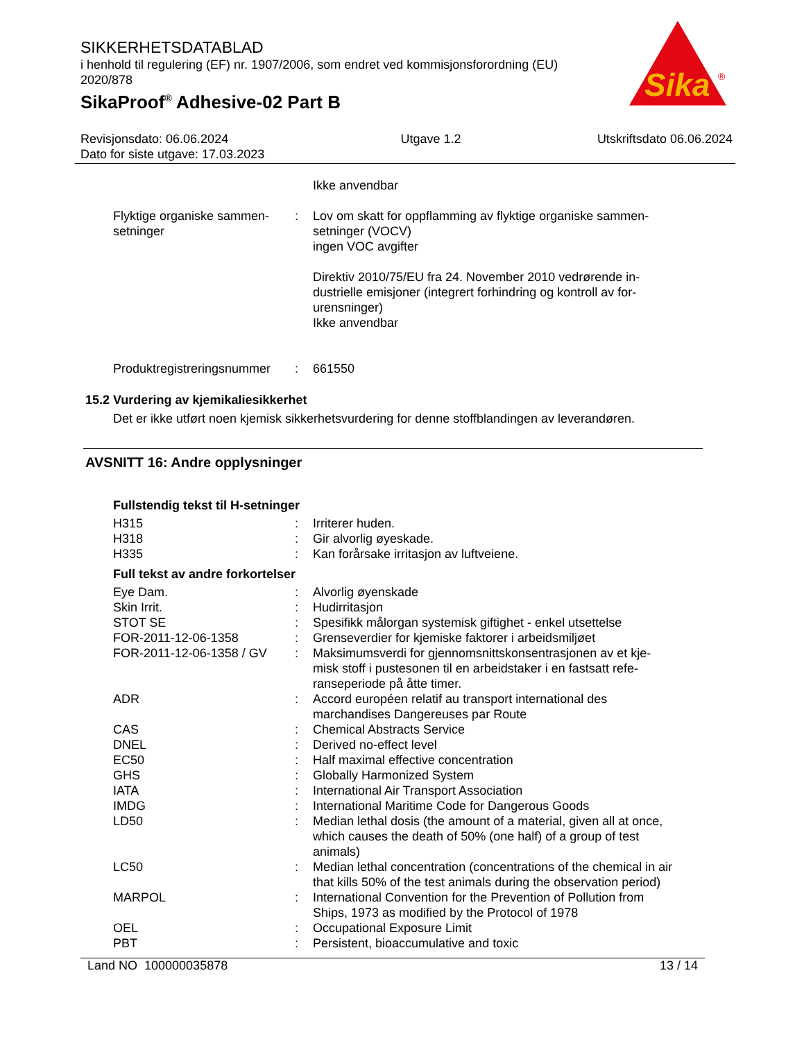SIKKERHETSDATABLAD
i henhold til regulering (EF) nr. 1907/2006, som endret ved kommisjonsforordning (EU) 2020/878
SikaProof<sup>®</sup> Adhesive-02 Part B
Sika
®
Revisjonsdato: 06.06.2024
Dato for siste utgave: 17.03.2023
Utgave 1.2 Utskriftsdato 06.06.2024
| | | Ikke anvendbar |
| Flyktige organiske sammen-setninger | : | Lov om skatt for oppflamming av flyktige organiske sammen-setninger (VOCV) ingen VOC avgifter Direktiv 2010/75/EU fra 24. November 2010 vedrørende in-dustrielle emisjoner (integrert forhindring og kontroll av for-urensninger) Ikke anvendbar |
| Produktregistreringsnummer | : | 661550 |
15.2 Vurdering av kjemikaliesikkerhet
Det er ikke utført noen kjemisk sikkerhetsvurdering for denne stoffblandingen av leverandøren.
AVSNITT 16: Andre opplysninger
Fullstendig tekst til H-setninger
| H315 | : | Irriterer huden. |
| H318 | : | Gir alvorlig øyeskade. |
| H335 | : | Kan forårsake irritasjon av luftveiene. |
Full tekst av andre forkortelser
| Eye Dam. | : | Alvorlig øyenskade |
| Skin Irrit. | : | Hudirritasjon |
| STOT SE | : | Spesifikk målorgan systemisk giftighet - enkel utsettelse |
| FOR-2011-12-06-1358 | : | Grenseverdier for kjemiske faktorer i arbeidsmiljøet |
| FOR-2011-12-06-1358 / GV | : | Maksimumsverdi for gjennomsnittskonsentrasjonen av et kje-misk stoff i pustesonen til en arbeidstaker i en fastsatt refe-ranseperiode på åtte timer. |
| ADR | : | Accord européen relatif au transport international des marchandises Dangereuses par Route |
| CAS | : | Chemical Abstracts Service |
| DNEL | : | Derived no-effect level |
| EC50 | : | Half maximal effective concentration |
| GHS | : | Globally Harmonized System |
| IATA | : | International Air Transport Association |
| IMDG | : | International Maritime Code for Dangerous Goods |
| LD50 | : | Median lethal dosis (the amount of a material, given all at once, which causes the death of 50% (one half) of a group of test animals) |
| LC50 | : | Median lethal concentration (concentrations of the chemical in air that kills 50% of the test animals during the observation period) |
| MARPOL | : | International Convention for the Prevention of Pollution from Ships, 1973 as modified by the Protocol of 1978 |
| OEL | : | Occupational Exposure Limit |
| PBT | : | Persistent, bioaccumulative and toxic |
Land NO 100000035878 13 / 14